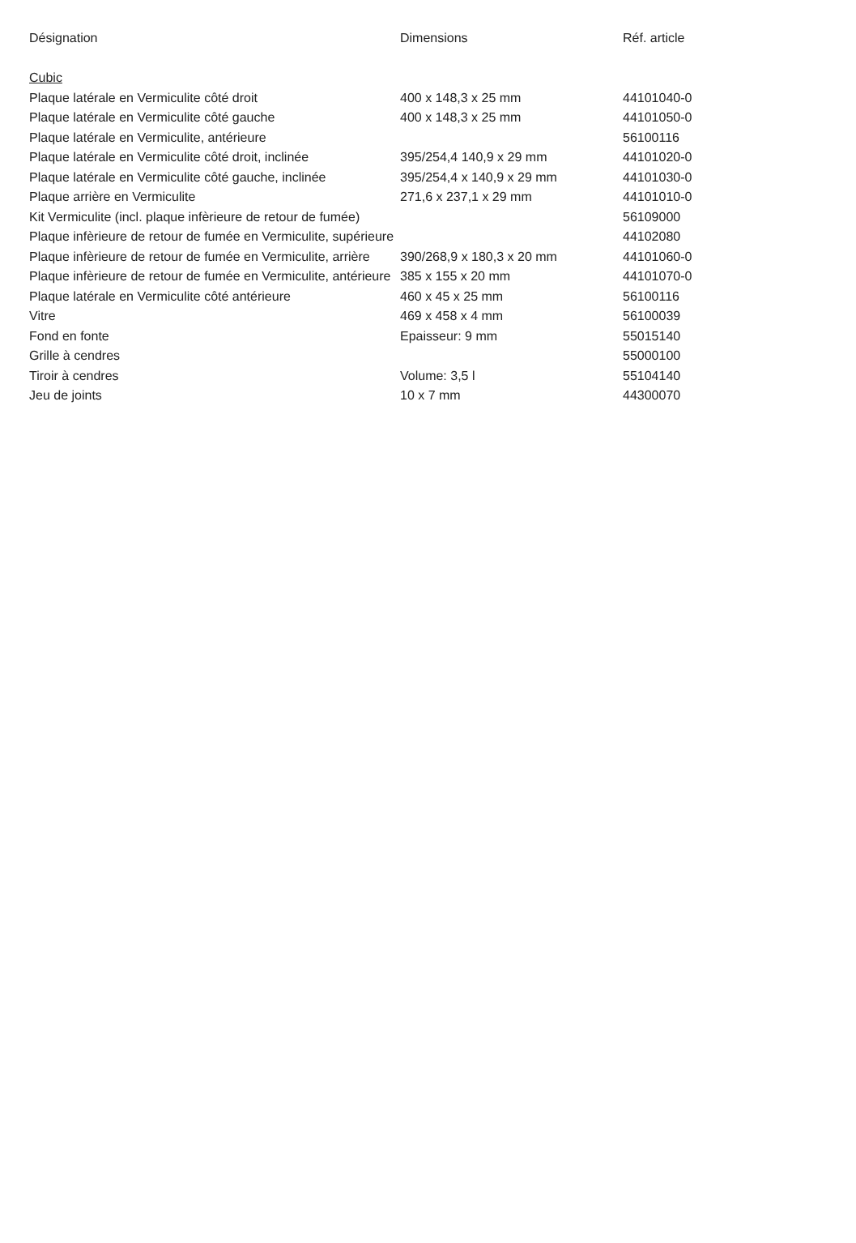| Désignation | Dimensions | Réf. article |
| --- | --- | --- |
| Cubic | | |
| Plaque latérale en Vermiculite côté droit | 400 x 148,3 x 25 mm | 44101040-0 |
| Plaque latérale en Vermiculite côté gauche | 400 x 148,3 x 25 mm | 44101050-0 |
| Plaque latérale en Vermiculite, antérieure | | 56100116 |
| Plaque latérale en Vermiculite côté droit, inclinée | 395/254,4 140,9 x 29 mm | 44101020-0 |
| Plaque latérale en Vermiculite côté gauche, inclinée | 395/254,4 x 140,9 x 29 mm | 44101030-0 |
| Plaque arrière en Vermiculite | 271,6 x 237,1 x 29 mm | 44101010-0 |
| Kit Vermiculite (incl. plaque infèrieure de retour de fumée) | | 56109000 |
| Plaque infèrieure de retour de fumée en Vermiculite, supérieure | | 44102080 |
| Plaque infèrieure de retour de fumée en Vermiculite, arrière | 390/268,9 x 180,3 x 20 mm | 44101060-0 |
| Plaque infèrieure de retour de fumée en Vermiculite, antérieure | 385 x 155 x 20 mm | 44101070-0 |
| Plaque latérale en Vermiculite côté antérieure | 460 x 45 x 25 mm | 56100116 |
| Vitre | 469 x 458 x 4 mm | 56100039 |
| Fond en fonte | Epaisseur: 9 mm | 55015140 |
| Grille à cendres | | 55000100 |
| Tiroir à cendres | Volume: 3,5 l | 55104140 |
| Jeu de joints | 10 x 7 mm | 44300070 |